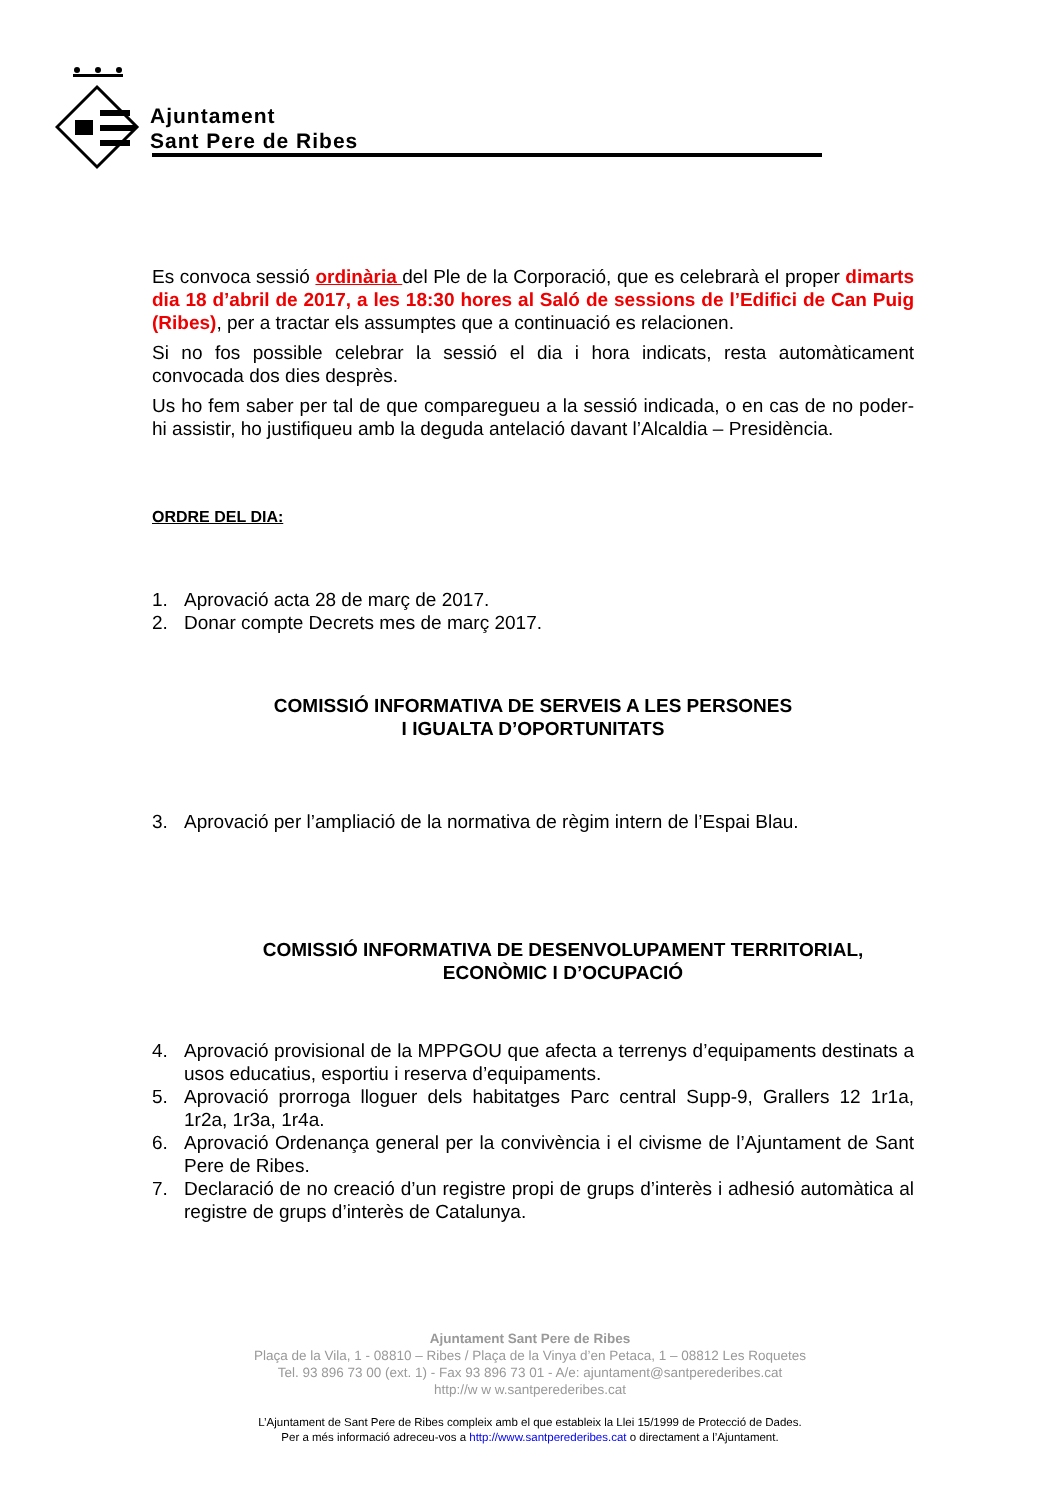Ajuntament
Sant Pere de Ribes
Es convoca sessió ordinària del Ple de la Corporació, que es celebrarà el proper dimarts dia 18 d’abril de 2017, a les 18:30 hores al Saló de sessions de l’Edifici de Can Puig (Ribes), per a tractar els assumptes que a continuació es relacionen.
Si no fos possible celebrar la sessió el dia i hora indicats, resta automàticament convocada dos dies desprès.
Us ho fem saber per tal de que compareguеu a la sessió indicada, o en cas de no poder-hi assistir, ho justifiqueu amb la deguda antelació davant l’Alcaldia – Presidència.
ORDRE DEL DIA:
1. Aprovació acta 28 de març de 2017.
2. Donar compte Decrets mes de març 2017.
COMISSIÓ INFORMATIVA DE SERVEIS A LES PERSONES
I IGUALTA D’OPORTUNITATS
3. Aprovació per l’ampliació de la normativa de règim intern de l’Espai Blau.
COMISSIÓ INFORMATIVA DE DESENVOLUPAMENT TERRITORIAL,
ECONÒMIC I D’OCUPACIÓ
4. Aprovació provisional de la MPPGOU que afecta a terrenys d’equipaments destinats a usos educatius, esportiu i reserva d’equipaments.
5. Aprovació prorroga lloguer dels habitatges Parc central Supp-9, Grallers 12 1r1a, 1r2a, 1r3a, 1r4a.
6. Aprovació Ordenança general per la convivència i el civisme de l’Ajuntament de Sant Pere de Ribes.
7. Declaració de no creació d’un registre propi de grups d’interès i adhesió automàtica al registre de grups d’interès de Catalunya.
Ajuntament Sant Pere de Ribes
Plaça de la Vila, 1 - 08810 – Ribes / Plaça de la Vinya d’en Petaca, 1 – 08812 Les Roquetes
Tel. 93 896 73 00 (ext. 1) - Fax 93 896 73 01 - A/e: ajuntament@santperederibes.cat
http://w w w.santperederibes.cat
L’Ajuntament de Sant Pere de Ribes compleix amb el que estableix la Llei 15/1999 de Protecció de Dades.
Per a més informació adreceu-vos a http://www.santperederibes.cat o directament a l’Ajuntament.